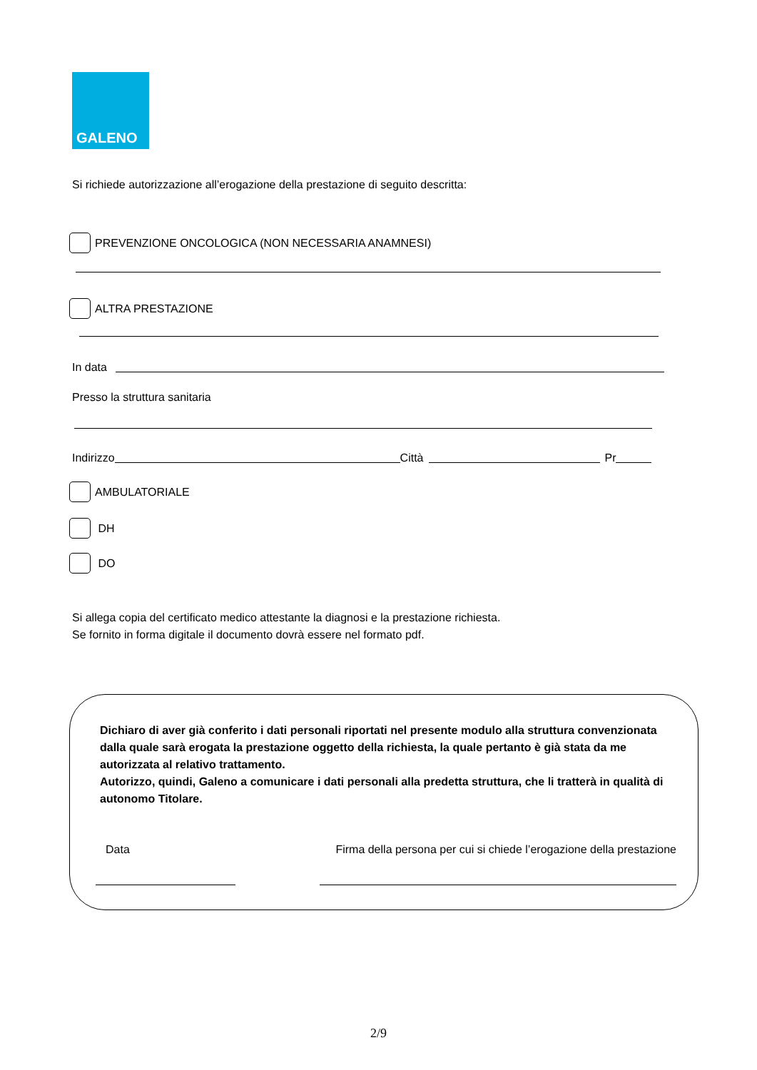GALENO
Si richiede autorizzazione all’erogazione della prestazione di seguito descritta:
PREVENZIONE ONCOLOGICA (NON NECESSARIA ANAMNESI)
ALTRA PRESTAZIONE
In data
Presso la struttura sanitaria
Indirizzo
Città
Pr
AMBULATORIALE
DH
DO
Si allega copia del certificato medico attestante la diagnosi e la prestazione richiesta.
Se fornito in forma digitale il documento dovrà essere nel formato pdf.
Dichiaro di aver già conferito i dati personali riportati nel presente modulo alla struttura convenzionata dalla quale sarà erogata la prestazione oggetto della richiesta, la quale pertanto è già stata da me autorizzata al relativo trattamento.
Autorizzo, quindi, Galeno a comunicare i dati personali alla predetta struttura, che li tratterà in qualità di autonomo Titolare.
Data Firma della persona per cui si chiede l’erogazione della prestazione
2/9